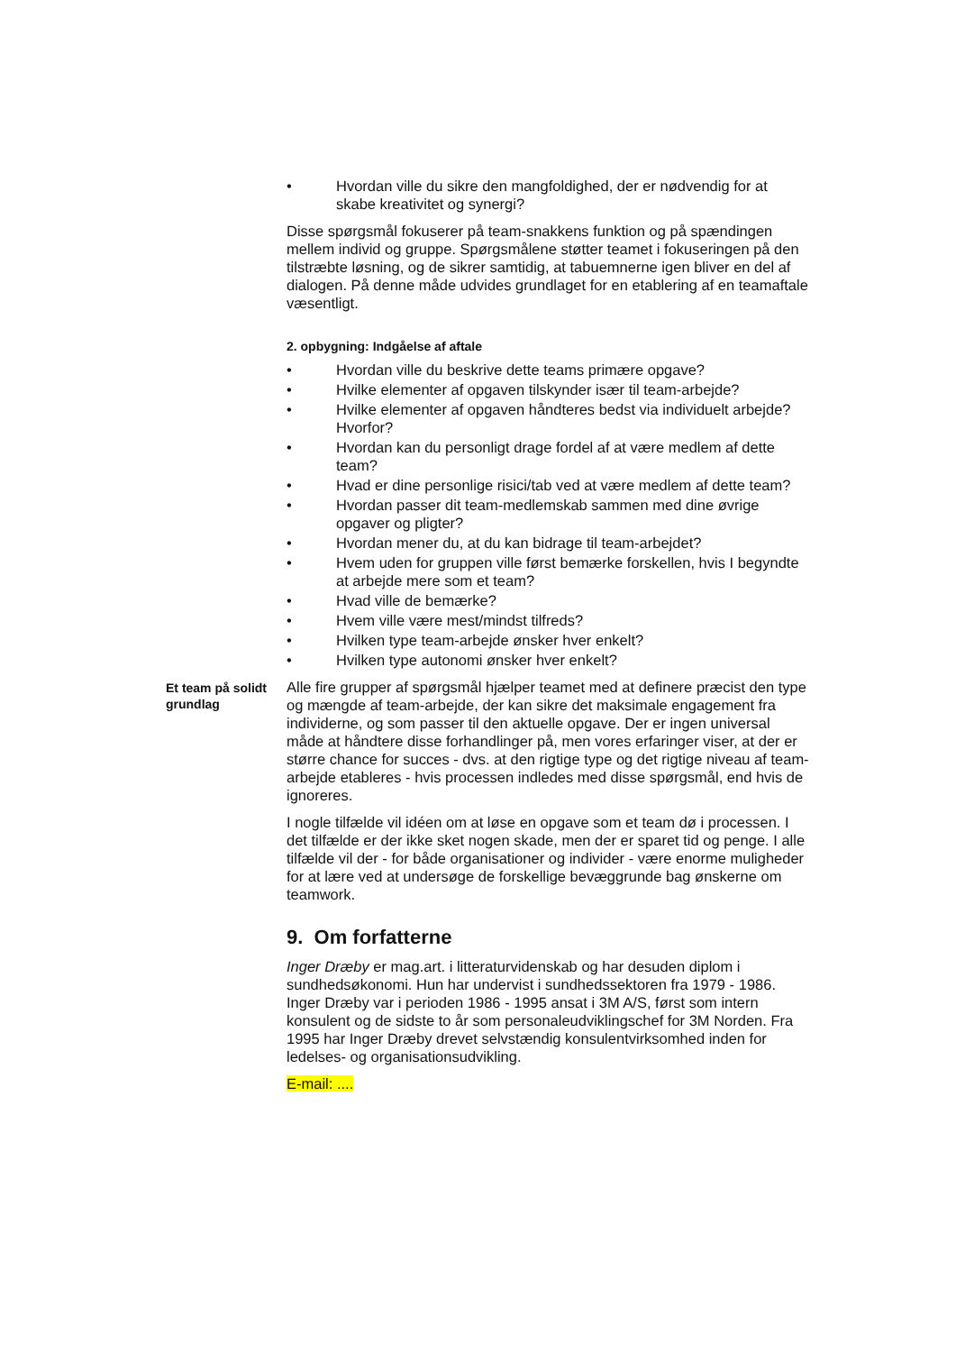• Hvordan ville du sikre den mangfoldighed, der er nødvendig for at skabe kreativitet og synergi?
Disse spørgsmål fokuserer på team-snakkens funktion og på spændingen mellem individ og gruppe. Spørgsmålene støtter teamet i fokuseringen på den tilstræbte løsning, og de sikrer samtidig, at tabuemnerne igen bliver en del af dialogen. På denne måde udvides grundlaget for en etablering af en teamaftale væsentligt.
2. opbygning: Indgåelse af aftale
• Hvordan ville du beskrive dette teams primære opgave?
• Hvilke elementer af opgaven tilskynder især til team-arbejde?
• Hvilke elementer af opgaven håndteres bedst via individuelt arbejde? Hvorfor?
• Hvordan kan du personligt drage fordel af at være medlem af dette team?
• Hvad er dine personlige risici/tab ved at være medlem af dette team?
• Hvordan passer dit team-medlemskab sammen med dine øvrige opgaver og pligter?
• Hvordan mener du, at du kan bidrage til team-arbejdet?
• Hvem uden for gruppen ville først bemærke forskellen, hvis I begyndte at arbejde mere som et team?
• Hvad ville de bemærke?
• Hvem ville være mest/mindst tilfreds?
• Hvilken type team-arbejde ønsker hver enkelt?
• Hvilken type autonomi ønsker hver enkelt?
Et team på solidt grundlag
Alle fire grupper af spørgsmål hjælper teamet med at definere præcist den type og mængde af team-arbejde, der kan sikre det maksimale engagement fra individerne, og som passer til den aktuelle opgave. Der er ingen universal måde at håndtere disse forhandlinger på, men vores erfaringer viser, at der er større chance for succes - dvs. at den rigtige type og det rigtige niveau af team-arbejde etableres - hvis processen indledes med disse spørgsmål, end hvis de ignoreres.
I nogle tilfælde vil idéen om at løse en opgave som et team dø i processen. I det tilfælde er der ikke sket nogen skade, men der er sparet tid og penge. I alle tilfælde vil der - for både organisationer og individer - være enorme muligheder for at lære ved at undersøge de forskellige bevæggrunde bag ønskerne om teamwork.
9. Om forfatterne
Inger Dræby er mag.art. i litteraturvidenskab og har desuden diplom i sundhedsøkonomi. Hun har undervist i sundhedssektoren fra 1979 - 1986. Inger Dræby var i perioden 1986 - 1995 ansat i 3M A/S, først som intern konsulent og de sidste to år som personaleudviklingschef for 3M Norden. Fra 1995 har Inger Dræby drevet selvstændig konsulentvirksomhed inden for ledelses- og organisationsudvikling.
E-mail: ....